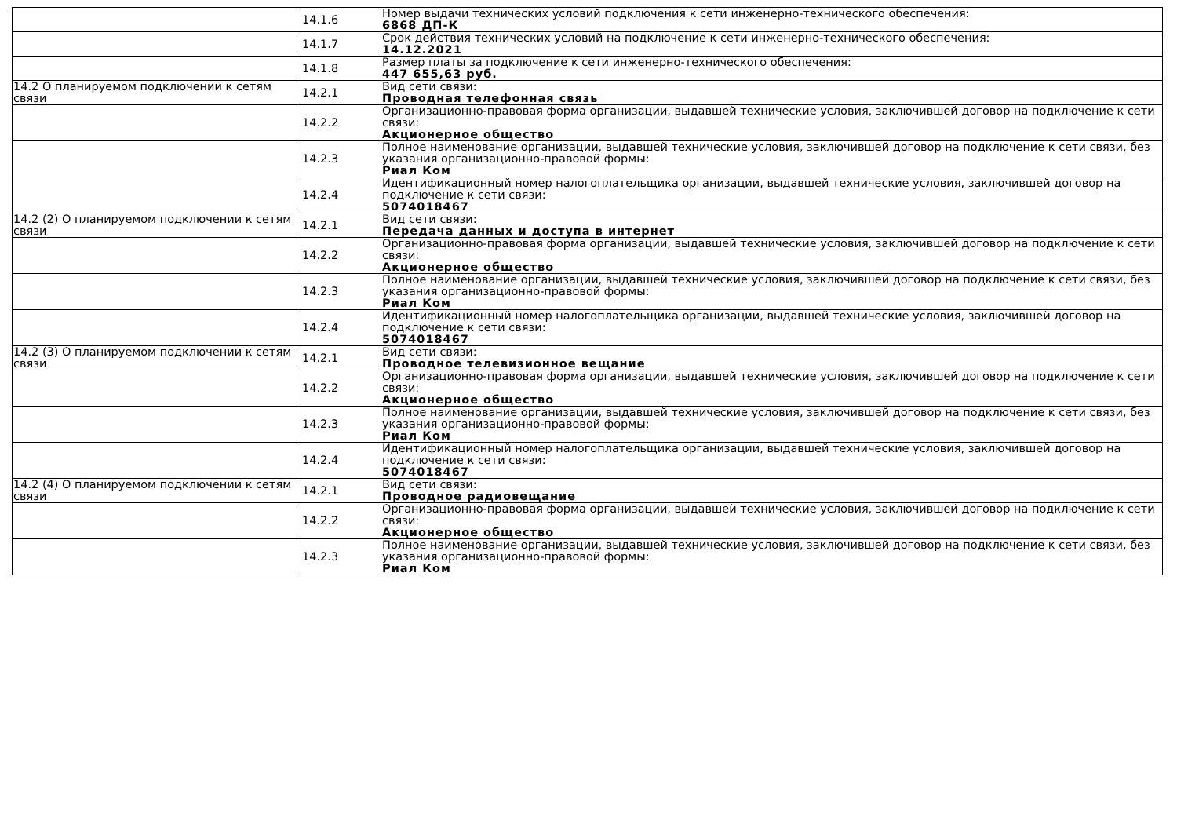| | 14.1.6 | Номер выдачи технических условий подключения к сети инженерно-технического обеспечения: 6868 ДП-К |
| | 14.1.7 | Срок действия технических условий на подключение к сети инженерно-технического обеспечения: 14.12.2021 |
| | 14.1.8 | Размер платы за подключение к сети инженерно-технического обеспечения: 447 655,63 руб. |
| 14.2 О планируемом подключении к сетям связи | 14.2.1 | Вид сети связи: Проводная телефонная связь |
| | 14.2.2 | Организационно-правовая форма организации, выдавшей технические условия, заключившей договор на подключение к сети связи: Акционерное общество |
| | 14.2.3 | Полное наименование организации, выдавшей технические условия, заключившей договор на подключение к сети связи, без указания организационно-правовой формы: Риал Ком |
| | 14.2.4 | Идентификационный номер налогоплательщика организации, выдавшей технические условия, заключившей договор на подключение к сети связи: 5074018467 |
| 14.2 (2) О планируемом подключении к сетям связи | 14.2.1 | Вид сети связи: Передача данных и доступа в интернет |
| | 14.2.2 | Организационно-правовая форма организации, выдавшей технические условия, заключившей договор на подключение к сети связи: Акционерное общество |
| | 14.2.3 | Полное наименование организации, выдавшей технические условия, заключившей договор на подключение к сети связи, без указания организационно-правовой формы: Риал Ком |
| | 14.2.4 | Идентификационный номер налогоплательщика организации, выдавшей технические условия, заключившей договор на подключение к сети связи: 5074018467 |
| 14.2 (3) О планируемом подключении к сетям связи | 14.2.1 | Вид сети связи: Проводное телевизионное вещание |
| | 14.2.2 | Организационно-правовая форма организации, выдавшей технические условия, заключившей договор на подключение к сети связи: Акционерное общество |
| | 14.2.3 | Полное наименование организации, выдавшей технические условия, заключившей договор на подключение к сети связи, без указания организационно-правовой формы: Риал Ком |
| | 14.2.4 | Идентификационный номер налогоплательщика организации, выдавшей технические условия, заключившей договор на подключение к сети связи: 5074018467 |
| 14.2 (4) О планируемом подключении к сетям связи | 14.2.1 | Вид сети связи: Проводное радиовещание |
| | 14.2.2 | Организационно-правовая форма организации, выдавшей технические условия, заключившей договор на подключение к сети связи: Акционерное общество |
| | 14.2.3 | Полное наименование организации, выдавшей технические условия, заключившей договор на подключение к сети связи, без указания организационно-правовой формы: Риал Ком |